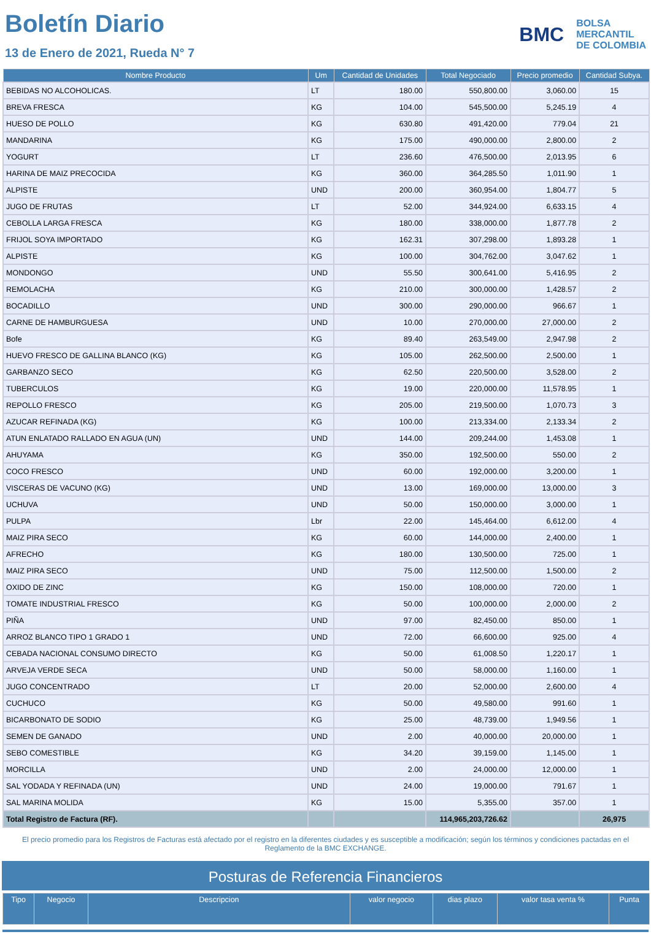Boletín Diario
13 de Enero de 2021, Rueda N° 7
BMC
BOLSA
MERCANTIL
DE COLOMBIA
| Nombre Producto | Um | Cantidad de Unidades | Total Negociado | Precio promedio | Cantidad Subya. |
| --- | --- | --- | --- | --- | --- |
| BEBIDAS NO ALCOHOLICAS. | LT | 180.00 | 550,800.00 | 3,060.00 | 15 |
| BREVA FRESCA | KG | 104.00 | 545,500.00 | 5,245.19 | 4 |
| HUESO DE POLLO | KG | 630.80 | 491,420.00 | 779.04 | 21 |
| MANDARINA | KG | 175.00 | 490,000.00 | 2,800.00 | 2 |
| YOGURT | LT | 236.60 | 476,500.00 | 2,013.95 | 6 |
| HARINA DE MAIZ PRECOCIDA | KG | 360.00 | 364,285.50 | 1,011.90 | 1 |
| ALPISTE | UND | 200.00 | 360,954.00 | 1,804.77 | 5 |
| JUGO DE FRUTAS | LT | 52.00 | 344,924.00 | 6,633.15 | 4 |
| CEBOLLA LARGA FRESCA | KG | 180.00 | 338,000.00 | 1,877.78 | 2 |
| FRIJOL SOYA IMPORTADO | KG | 162.31 | 307,298.00 | 1,893.28 | 1 |
| ALPISTE | KG | 100.00 | 304,762.00 | 3,047.62 | 1 |
| MONDONGO | UND | 55.50 | 300,641.00 | 5,416.95 | 2 |
| REMOLACHA | KG | 210.00 | 300,000.00 | 1,428.57 | 2 |
| BOCADILLO | UND | 300.00 | 290,000.00 | 966.67 | 1 |
| CARNE DE HAMBURGUESA | UND | 10.00 | 270,000.00 | 27,000.00 | 2 |
| Bofe | KG | 89.40 | 263,549.00 | 2,947.98 | 2 |
| HUEVO FRESCO DE GALLINA BLANCO (KG) | KG | 105.00 | 262,500.00 | 2,500.00 | 1 |
| GARBANZO SECO | KG | 62.50 | 220,500.00 | 3,528.00 | 2 |
| TUBERCULOS | KG | 19.00 | 220,000.00 | 11,578.95 | 1 |
| REPOLLO FRESCO | KG | 205.00 | 219,500.00 | 1,070.73 | 3 |
| AZUCAR REFINADA (KG) | KG | 100.00 | 213,334.00 | 2,133.34 | 2 |
| ATUN ENLATADO RALLADO EN AGUA (UN) | UND | 144.00 | 209,244.00 | 1,453.08 | 1 |
| AHUYAMA | KG | 350.00 | 192,500.00 | 550.00 | 2 |
| COCO FRESCO | UND | 60.00 | 192,000.00 | 3,200.00 | 1 |
| VISCERAS DE VACUNO (KG) | UND | 13.00 | 169,000.00 | 13,000.00 | 3 |
| UCHUVA | UND | 50.00 | 150,000.00 | 3,000.00 | 1 |
| PULPA | Lbr | 22.00 | 145,464.00 | 6,612.00 | 4 |
| MAIZ PIRA SECO | KG | 60.00 | 144,000.00 | 2,400.00 | 1 |
| AFRECHO | KG | 180.00 | 130,500.00 | 725.00 | 1 |
| MAIZ PIRA SECO | UND | 75.00 | 112,500.00 | 1,500.00 | 2 |
| OXIDO DE ZINC | KG | 150.00 | 108,000.00 | 720.00 | 1 |
| TOMATE INDUSTRIAL FRESCO | KG | 50.00 | 100,000.00 | 2,000.00 | 2 |
| PIÑA | UND | 97.00 | 82,450.00 | 850.00 | 1 |
| ARROZ BLANCO TIPO 1 GRADO 1 | UND | 72.00 | 66,600.00 | 925.00 | 4 |
| CEBADA NACIONAL CONSUMO DIRECTO | KG | 50.00 | 61,008.50 | 1,220.17 | 1 |
| ARVEJA VERDE SECA | UND | 50.00 | 58,000.00 | 1,160.00 | 1 |
| JUGO CONCENTRADO | LT | 20.00 | 52,000.00 | 2,600.00 | 4 |
| CUCHUCO | KG | 50.00 | 49,580.00 | 991.60 | 1 |
| BICARBONATO DE SODIO | KG | 25.00 | 48,739.00 | 1,949.56 | 1 |
| SEMEN DE GANADO | UND | 2.00 | 40,000.00 | 20,000.00 | 1 |
| SEBO COMESTIBLE | KG | 34.20 | 39,159.00 | 1,145.00 | 1 |
| MORCILLA | UND | 2.00 | 24,000.00 | 12,000.00 | 1 |
| SAL YODADA Y REFINADA (UN) | UND | 24.00 | 19,000.00 | 791.67 | 1 |
| SAL MARINA MOLIDA | KG | 15.00 | 5,355.00 | 357.00 | 1 |
| Total Registro de Factura (RF). | | | 114,965,203,726.62 | | 26,975 |
El precio promedio para los Registros de Facturas está afectado por el registro en la diferentes ciudades y es susceptible a modificación; según los términos y condiciones pactadas en el Reglamento de la BMC EXCHANGE.
Posturas de Referencia Financieros
| Tipo | Negocio | Descripcion | valor negocio | dias plazo | valor tasa venta % | Punta |
| --- | --- | --- | --- | --- | --- | --- |